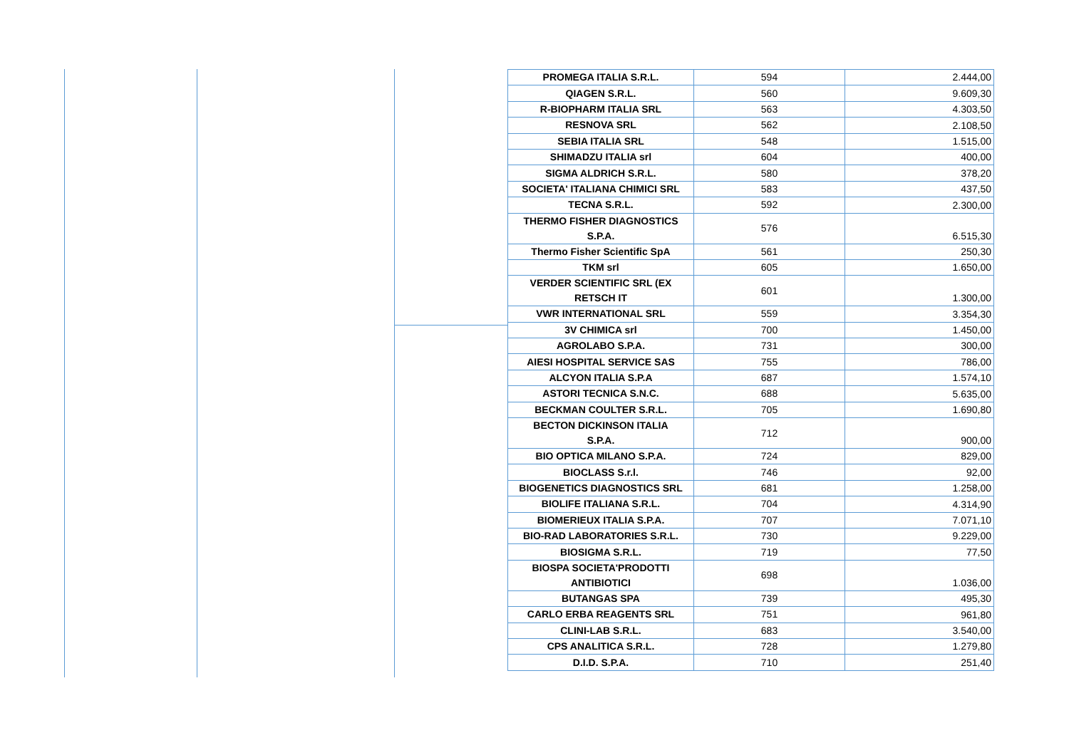| PROMEGA ITALIA S.R.L. | 594 | 2.444,00 |
| QIAGEN S.R.L. | 560 | 9.609,30 |
| R-BIOPHARM ITALIA SRL | 563 | 4.303,50 |
| RESNOVA SRL | 562 | 2.108,50 |
| SEBIA ITALIA SRL | 548 | 1.515,00 |
| SHIMADZU ITALIA srl | 604 | 400,00 |
| SIGMA ALDRICH S.R.L. | 580 | 378,20 |
| SOCIETA' ITALIANA CHIMICI SRL | 583 | 437,50 |
| TECNA S.R.L. | 592 | 2.300,00 |
| THERMO FISHER DIAGNOSTICS S.P.A. | 576 | 6.515,30 |
| Thermo Fisher Scientific SpA | 561 | 250,30 |
| TKM srl | 605 | 1.650,00 |
| VERDER SCIENTIFIC SRL (EX RETSCH IT | 601 | 1.300,00 |
| VWR INTERNATIONAL SRL | 559 | 3.354,30 |
| 3V CHIMICA srl | 700 | 1.450,00 |
| AGROLABO S.P.A. | 731 | 300,00 |
| AIESI HOSPITAL SERVICE SAS | 755 | 786,00 |
| ALCYON ITALIA S.P.A | 687 | 1.574,10 |
| ASTORI TECNICA S.N.C. | 688 | 5.635,00 |
| BECKMAN COULTER S.R.L. | 705 | 1.690,80 |
| BECTON DICKINSON ITALIA S.P.A. | 712 | 900,00 |
| BIO OPTICA MILANO S.P.A. | 724 | 829,00 |
| BIOCLASS S.r.l. | 746 | 92,00 |
| BIOGENETICS DIAGNOSTICS SRL | 681 | 1.258,00 |
| BIOLIFE ITALIANA S.R.L. | 704 | 4.314,90 |
| BIOMERIEUX ITALIA S.P.A. | 707 | 7.071,10 |
| BIO-RAD LABORATORIES S.R.L. | 730 | 9.229,00 |
| BIOSIGMA S.R.L. | 719 | 77,50 |
| BIOSPA SOCIETA'PRODOTTI ANTIBIOTICI | 698 | 1.036,00 |
| BUTANGAS SPA | 739 | 495,30 |
| CARLO ERBA REAGENTS SRL | 751 | 961,80 |
| CLINI-LAB S.R.L. | 683 | 3.540,00 |
| CPS ANALITICA S.R.L. | 728 | 1.279,80 |
| D.I.D. S.P.A. | 710 | 251,40 |